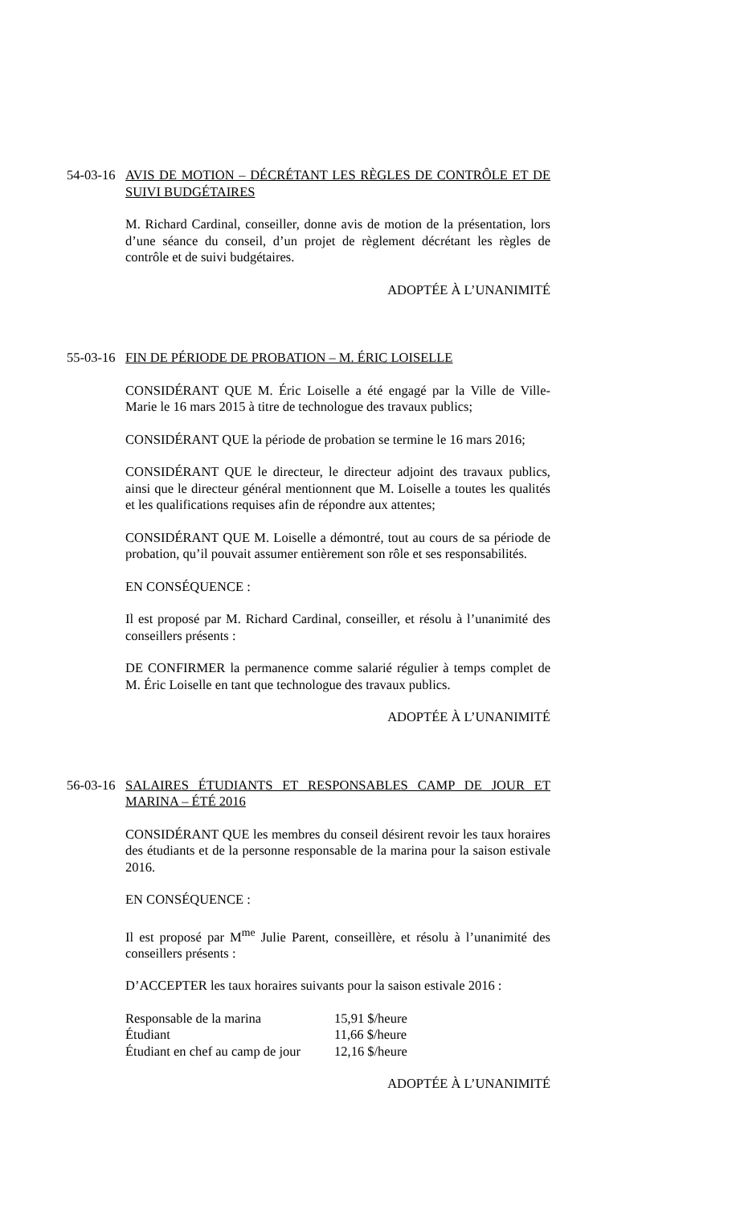54-03-16 AVIS DE MOTION – DÉCRÉTANT LES RÈGLES DE CONTRÔLE ET DE SUIVI BUDGÉTAIRES
M. Richard Cardinal, conseiller, donne avis de motion de la présentation, lors d’une séance du conseil, d’un projet de règlement décrétant les règles de contrôle et de suivi budgétaires.
ADOPTÉE À L’UNANIMITÉ
55-03-16 FIN DE PÉRIODE DE PROBATION – M. ÉRIC LOISELLE
CONSIDÉRANT QUE M. Éric Loiselle a été engagé par la Ville de Ville-Marie le 16 mars 2015 à titre de technologue des travaux publics;
CONSIDÉRANT QUE la période de probation se termine le 16 mars 2016;
CONSIDÉRANT QUE le directeur, le directeur adjoint des travaux publics, ainsi que le directeur général mentionnent que M. Loiselle a toutes les qualités et les qualifications requises afin de répondre aux attentes;
CONSIDÉRANT QUE M. Loiselle a démontré, tout au cours de sa période de probation, qu’il pouvait assumer entièrement son rôle et ses responsabilités.
EN CONSÉQUENCE :
Il est proposé par M. Richard Cardinal, conseiller, et résolu à l’unanimité des conseillers présents :
DE CONFIRMER la permanence comme salarié régulier à temps complet de M. Éric Loiselle en tant que technologue des travaux publics.
ADOPTÉE À L’UNANIMITÉ
56-03-16 SALAIRES ÉTUDIANTS ET RESPONSABLES CAMP DE JOUR ET MARINA – ÉTÉ 2016
CONSIDÉRANT QUE les membres du conseil désirent revoir les taux horaires des étudiants et de la personne responsable de la marina pour la saison estivale 2016.
EN CONSÉQUENCE :
Il est proposé par M<sup>me</sup> Julie Parent, conseillère, et résolu à l’unanimité des conseillers présents :
D’ACCEPTER les taux horaires suivants pour la saison estivale 2016 :
| Responsable de la marina | 15,91 $/heure |
| Étudiant | 11,66 $/heure |
| Étudiant en chef au camp de jour | 12,16 $/heure |
ADOPTÉE À L’UNANIMITÉ